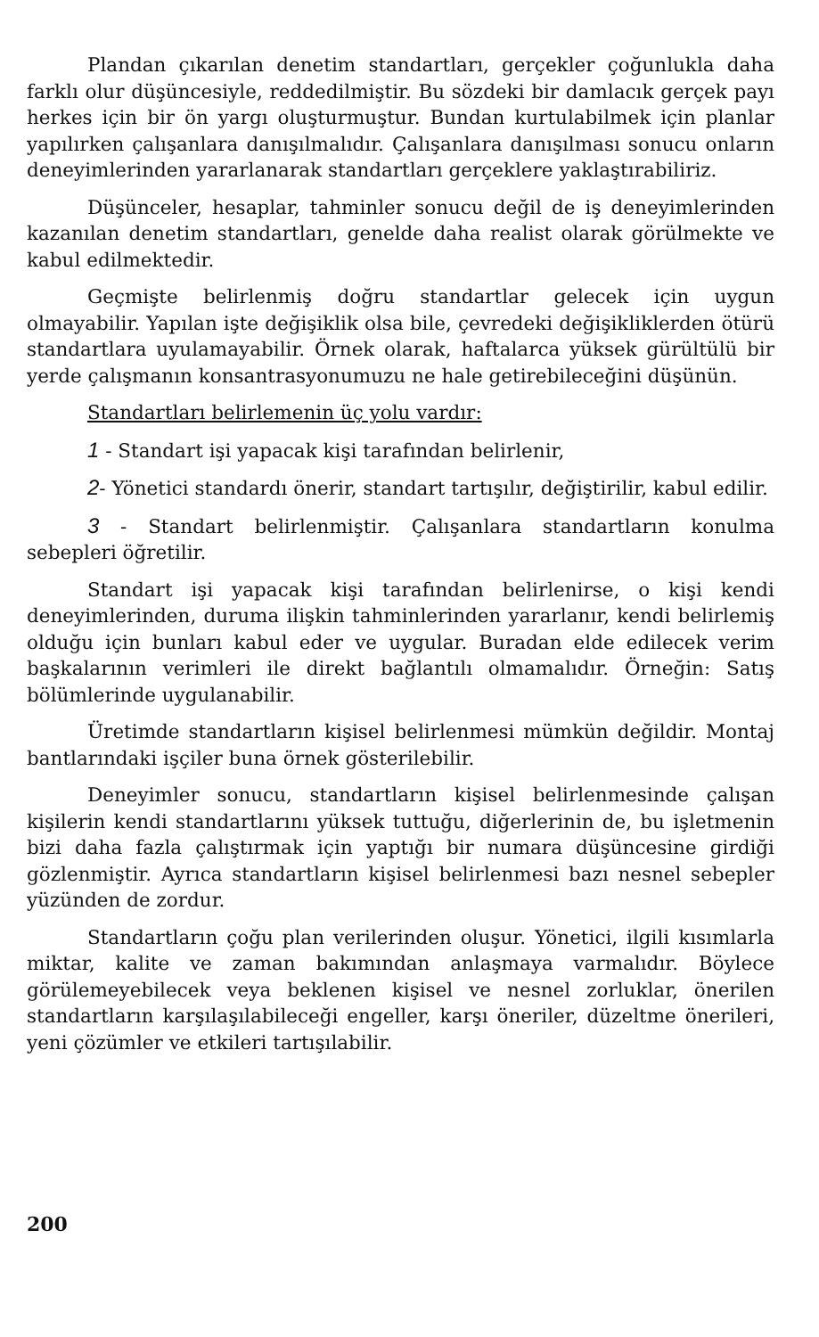Plandan çıkarılan denetim standartları, gerçekler çoğunlukla daha farklı olur düşüncesiyle, reddedilmiştir. Bu sözdeki bir damlacık gerçek payı herkes için bir ön yargı oluşturmuştur. Bundan kurtulabilmek için planlar yapılırken çalışanlara danışılmalıdır. Çalışanlara danışılması sonucu onların deneyimlerinden yararlanarak standartları gerçeklere yaklaştırabiliriz.
Düşünceler, hesaplar, tahminler sonucu değil de iş deneyimlerinden kazanılan denetim standartları, genelde daha realist olarak görülmekte ve kabul edilmektedir.
Geçmişte belirlenmiş doğru standartlar gelecek için uygun olmayabilir. Yapılan işte değişiklik olsa bile, çevredeki değişikliklerden ötürü standartlara uyulamayabilir. Örnek olarak, haftalarca yüksek gürültülü bir yerde çalışmanın konsantrasyonumuzu ne hale getirebileceğini düşünün.
Standartları belirlemenin üç yolu vardır:
1 - Standart işi yapacak kişi tarafından belirlenir,
2- Yönetici standardı önerir, standart tartışılır, değiştirilir, kabul edilir.
3 - Standart belirlenmiştir. Çalışanlara standartların konulma sebepleri öğretilir.
Standart işi yapacak kişi tarafından belirlenirse, o kişi kendi deneyimlerinden, duruma ilişkin tahminlerinden yararlanır, kendi belirlemiş olduğu için bunları kabul eder ve uygular. Buradan elde edilecek verim başkalarının verimleri ile direkt bağlantılı olmamalıdır. Örneğin: Satış bölümlerinde uygulanabilir.
Üretimde standartların kişisel belirlenmesi mümkün değildir. Montaj bantlarındaki işçiler buna örnek gösterilebilir.
Deneyimler sonucu, standartların kişisel belirlenmesinde çalışan kişilerin kendi standartlarını yüksek tuttuğu, diğerlerinin de, bu işletmenin bizi daha fazla çalıştırmak için yaptığı bir numara düşüncesine girdiği gözlenmiştir. Ayrıca standartların kişisel belirlenmesi bazı nesnel sebepler yüzünden de zordur.
Standartların çoğu plan verilerinden oluşur. Yönetici, ilgili kısımlarla miktar, kalite ve zaman bakımından anlaşmaya varmalıdır. Böylece görülemeyebilecek veya beklenen kişisel ve nesnel zorluklar, önerilen standartların karşılaşılabileceği engeller, karşı öneriler, düzeltme önerileri, yeni çözümler ve etkileri tartışılabilir.
200